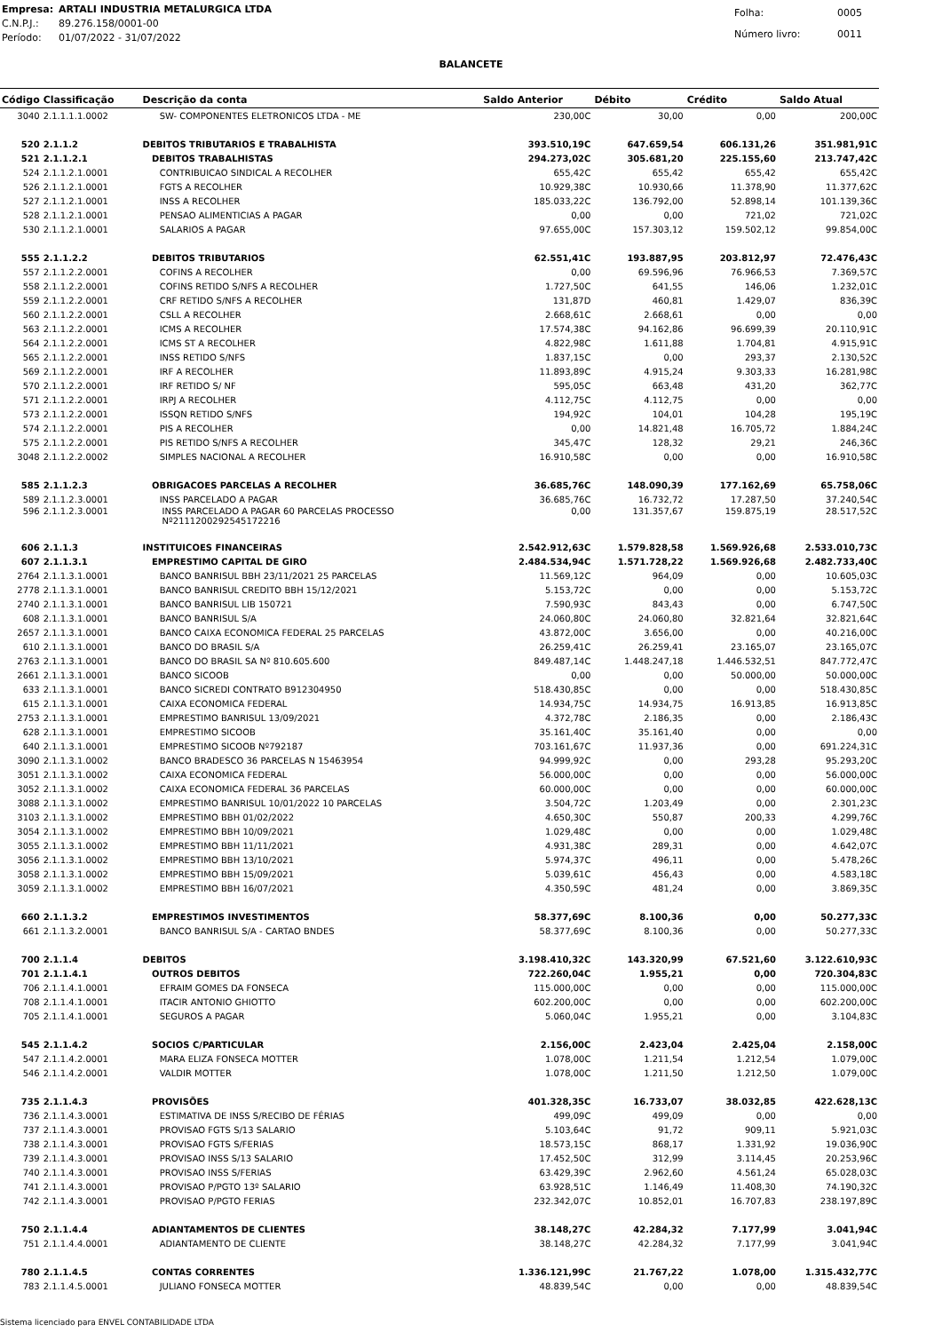| Empresa: | ARTALI INDUSTRIA METALURGICA LTDA |
| C.N.P.J.: | 89.276.158/0001-00 |
| Período: | 01/07/2022 - 31/07/2022 |
| Folha: | 0005 |
| Número livro: | 0011 |
BALANCETE
| Código | Classificação | Descrição da conta | Saldo Anterior | Débito | Crédito | Saldo Atual |
| --- | --- | --- | --- | --- | --- | --- |
| 3040 | 2.1.1.1.1.0002 | SW- COMPONENTES ELETRONICOS LTDA - ME | 230,00C | 30,00 | 0,00 | 200,00C |
| 520 | 2.1.1.2 | DEBITOS TRIBUTARIOS E TRABALHISTA | 393.510,19C | 647.659,54 | 606.131,26 | 351.981,91C |
| 521 | 2.1.1.2.1 | DEBITOS TRABALHISTAS | 294.273,02C | 305.681,20 | 225.155,60 | 213.747,42C |
| 524 | 2.1.1.2.1.0001 | CONTRIBUICAO SINDICAL A RECOLHER | 655,42C | 655,42 | 655,42 | 655,42C |
| 526 | 2.1.1.2.1.0001 | FGTS A RECOLHER | 10.929,38C | 10.930,66 | 11.378,90 | 11.377,62C |
| 527 | 2.1.1.2.1.0001 | INSS A RECOLHER | 185.033,22C | 136.792,00 | 52.898,14 | 101.139,36C |
| 528 | 2.1.1.2.1.0001 | PENSAO ALIMENTICIAS A PAGAR | 0,00 | 0,00 | 721,02 | 721,02C |
| 530 | 2.1.1.2.1.0001 | SALARIOS A PAGAR | 97.655,00C | 157.303,12 | 159.502,12 | 99.854,00C |
| 555 | 2.1.1.2.2 | DEBITOS TRIBUTARIOS | 62.551,41C | 193.887,95 | 203.812,97 | 72.476,43C |
| 557 | 2.1.1.2.2.0001 | COFINS A RECOLHER | 0,00 | 69.596,96 | 76.966,53 | 7.369,57C |
| 558 | 2.1.1.2.2.0001 | COFINS RETIDO S/NFS A RECOLHER | 1.727,50C | 641,55 | 146,06 | 1.232,01C |
| 559 | 2.1.1.2.2.0001 | CRF RETIDO S/NFS A RECOLHER | 131,87D | 460,81 | 1.429,07 | 836,39C |
| 560 | 2.1.1.2.2.0001 | CSLL A RECOLHER | 2.668,61C | 2.668,61 | 0,00 | 0,00 |
| 563 | 2.1.1.2.2.0001 | ICMS A RECOLHER | 17.574,38C | 94.162,86 | 96.699,39 | 20.110,91C |
| 564 | 2.1.1.2.2.0001 | ICMS ST A RECOLHER | 4.822,98C | 1.611,88 | 1.704,81 | 4.915,91C |
| 565 | 2.1.1.2.2.0001 | INSS RETIDO S/NFS | 1.837,15C | 0,00 | 293,37 | 2.130,52C |
| 569 | 2.1.1.2.2.0001 | IRF A RECOLHER | 11.893,89C | 4.915,24 | 9.303,33 | 16.281,98C |
| 570 | 2.1.1.2.2.0001 | IRF RETIDO S/ NF | 595,05C | 663,48 | 431,20 | 362,77C |
| 571 | 2.1.1.2.2.0001 | IRPJ A RECOLHER | 4.112,75C | 4.112,75 | 0,00 | 0,00 |
| 573 | 2.1.1.2.2.0001 | ISSQN RETIDO S/NFS | 194,92C | 104,01 | 104,28 | 195,19C |
| 574 | 2.1.1.2.2.0001 | PIS A RECOLHER | 0,00 | 14.821,48 | 16.705,72 | 1.884,24C |
| 575 | 2.1.1.2.2.0001 | PIS RETIDO S/NFS A RECOLHER | 345,47C | 128,32 | 29,21 | 246,36C |
| 3048 | 2.1.1.2.2.0002 | SIMPLES NACIONAL A RECOLHER | 16.910,58C | 0,00 | 0,00 | 16.910,58C |
| 585 | 2.1.1.2.3 | OBRIGACOES PARCELAS A RECOLHER | 36.685,76C | 148.090,39 | 177.162,69 | 65.758,06C |
| 589 | 2.1.1.2.3.0001 | INSS PARCELADO A PAGAR | 36.685,76C | 16.732,72 | 17.287,50 | 37.240,54C |
| 596 | 2.1.1.2.3.0001 | INSS PARCELADO A PAGAR 60 PARCELAS PROCESSO Nº21112002925451​72216 | 0,00 | 131.357,67 | 159.875,19 | 28.517,52C |
| 606 | 2.1.1.3 | INSTITUICOES FINANCEIRAS | 2.542.912,63C | 1.579.828,58 | 1.569.926,68 | 2.533.010,73C |
| 607 | 2.1.1.3.1 | EMPRESTIMO CAPITAL DE GIRO | 2.484.534,94C | 1.571.728,22 | 1.569.926,68 | 2.482.733,40C |
| 2764 | 2.1.1.3.1.0001 | BANCO BANRISUL BBH 23/11/2021 25 PARCELAS | 11.569,12C | 964,09 | 0,00 | 10.605,03C |
| 2778 | 2.1.1.3.1.0001 | BANCO BANRISUL CREDITO BBH 15/12/2021 | 5.153,72C | 0,00 | 0,00 | 5.153,72C |
| 2740 | 2.1.1.3.1.0001 | BANCO BANRISUL LIB 150721 | 7.590,93C | 843,43 | 0,00 | 6.747,50C |
| 608 | 2.1.1.3.1.0001 | BANCO BANRISUL S/A | 24.060,80C | 24.060,80 | 32.821,64 | 32.821,64C |
| 2657 | 2.1.1.3.1.0001 | BANCO CAIXA ECONOMICA FEDERAL 25 PARCELAS | 43.872,00C | 3.656,00 | 0,00 | 40.216,00C |
| 610 | 2.1.1.3.1.0001 | BANCO DO BRASIL S/A | 26.259,41C | 26.259,41 | 23.165,07 | 23.165,07C |
| 2763 | 2.1.1.3.1.0001 | BANCO DO BRASIL SA Nº 810.605.600 | 849.487,14C | 1.448.247,18 | 1.446.532,51 | 847.772,47C |
| 2661 | 2.1.1.3.1.0001 | BANCO SICOOB | 0,00 | 0,00 | 50.000,00 | 50.000,00C |
| 633 | 2.1.1.3.1.0001 | BANCO SICREDI CONTRATO B912304950 | 518.430,85C | 0,00 | 0,00 | 518.430,85C |
| 615 | 2.1.1.3.1.0001 | CAIXA ECONOMICA FEDERAL | 14.934,75C | 14.934,75 | 16.913,85 | 16.913,85C |
| 2753 | 2.1.1.3.1.0001 | EMPRESTIMO BANRISUL 13/09/2021 | 4.372,78C | 2.186,35 | 0,00 | 2.186,43C |
| 628 | 2.1.1.3.1.0001 | EMPRESTIMO SICOOB | 35.161,40C | 35.161,40 | 0,00 | 0,00 |
| 640 | 2.1.1.3.1.0001 | EMPRESTIMO SICOOB Nº792187 | 703.161,67C | 11.937,36 | 0,00 | 691.224,31C |
| 3090 | 2.1.1.3.1.0002 | BANCO BRADESCO 36 PARCELAS N 15463954 | 94.999,92C | 0,00 | 293,28 | 95.293,20C |
| 3051 | 2.1.1.3.1.0002 | CAIXA ECONOMICA FEDERAL | 56.000,00C | 0,00 | 0,00 | 56.000,00C |
| 3052 | 2.1.1.3.1.0002 | CAIXA ECONOMICA FEDERAL 36 PARCELAS | 60.000,00C | 0,00 | 0,00 | 60.000,00C |
| 3088 | 2.1.1.3.1.0002 | EMPRESTIMO BANRISUL 10/01/2022 10 PARCELAS | 3.504,72C | 1.203,49 | 0,00 | 2.301,23C |
| 3103 | 2.1.1.3.1.0002 | EMPRESTIMO BBH 01/02/2022 | 4.650,30C | 550,87 | 200,33 | 4.299,76C |
| 3054 | 2.1.1.3.1.0002 | EMPRESTIMO BBH 10/09/2021 | 1.029,48C | 0,00 | 0,00 | 1.029,48C |
| 3055 | 2.1.1.3.1.0002 | EMPRESTIMO BBH 11/11/2021 | 4.931,38C | 289,31 | 0,00 | 4.642,07C |
| 3056 | 2.1.1.3.1.0002 | EMPRESTIMO BBH 13/10/2021 | 5.974,37C | 496,11 | 0,00 | 5.478,26C |
| 3058 | 2.1.1.3.1.0002 | EMPRESTIMO BBH 15/09/2021 | 5.039,61C | 456,43 | 0,00 | 4.583,18C |
| 3059 | 2.1.1.3.1.0002 | EMPRESTIMO BBH 16/07/2021 | 4.350,59C | 481,24 | 0,00 | 3.869,35C |
| 660 | 2.1.1.3.2 | EMPRESTIMOS INVESTIMENTOS | 58.377,69C | 8.100,36 | 0,00 | 50.277,33C |
| 661 | 2.1.1.3.2.0001 | BANCO BANRISUL S/A - CARTAO BNDES | 58.377,69C | 8.100,36 | 0,00 | 50.277,33C |
| 700 | 2.1.1.4 | DEBITOS | 3.198.410,32C | 143.320,99 | 67.521,60 | 3.122.610,93C |
| 701 | 2.1.1.4.1 | OUTROS DEBITOS | 722.260,04C | 1.955,21 | 0,00 | 720.304,83C |
| 706 | 2.1.1.4.1.0001 | EFRAIM GOMES DA FONSECA | 115.000,00C | 0,00 | 0,00 | 115.000,00C |
| 708 | 2.1.1.4.1.0001 | ITACIR ANTONIO GHIOTTO | 602.200,00C | 0,00 | 0,00 | 602.200,00C |
| 705 | 2.1.1.4.1.0001 | SEGUROS A PAGAR | 5.060,04C | 1.955,21 | 0,00 | 3.104,83C |
| 545 | 2.1.1.4.2 | SOCIOS C/PARTICULAR | 2.156,00C | 2.423,04 | 2.425,04 | 2.158,00C |
| 547 | 2.1.1.4.2.0001 | MARA ELIZA FONSECA MOTTER | 1.078,00C | 1.211,54 | 1.212,54 | 1.079,00C |
| 546 | 2.1.1.4.2.0001 | VALDIR MOTTER | 1.078,00C | 1.211,50 | 1.212,50 | 1.079,00C |
| 735 | 2.1.1.4.3 | PROVISÕES | 401.328,35C | 16.733,07 | 38.032,85 | 422.628,13C |
| 736 | 2.1.1.4.3.0001 | ESTIMATIVA DE INSS S/RECIBO DE FÉRIAS | 499,09C | 499,09 | 0,00 | 0,00 |
| 737 | 2.1.1.4.3.0001 | PROVISAO FGTS S/13 SALARIO | 5.103,64C | 91,72 | 909,11 | 5.921,03C |
| 738 | 2.1.1.4.3.0001 | PROVISAO FGTS S/FERIAS | 18.573,15C | 868,17 | 1.331,92 | 19.036,90C |
| 739 | 2.1.1.4.3.0001 | PROVISAO INSS S/13 SALARIO | 17.452,50C | 312,99 | 3.114,45 | 20.253,96C |
| 740 | 2.1.1.4.3.0001 | PROVISAO INSS S/FERIAS | 63.429,39C | 2.962,60 | 4.561,24 | 65.028,03C |
| 741 | 2.1.1.4.3.0001 | PROVISAO P/PGTO 13º SALARIO | 63.928,51C | 1.146,49 | 11.408,30 | 74.190,32C |
| 742 | 2.1.1.4.3.0001 | PROVISAO P/PGTO FERIAS | 232.342,07C | 10.852,01 | 16.707,83 | 238.197,89C |
| 750 | 2.1.1.4.4 | ADIANTAMENTOS DE CLIENTES | 38.148,27C | 42.284,32 | 7.177,99 | 3.041,94C |
| 751 | 2.1.1.4.4.0001 | ADIANTAMENTO DE CLIENTE | 38.148,27C | 42.284,32 | 7.177,99 | 3.041,94C |
| 780 | 2.1.1.4.5 | CONTAS CORRENTES | 1.336.121,99C | 21.767,22 | 1.078,00 | 1.315.432,77C |
| 783 | 2.1.1.4.5.0001 | JULIANO FONSECA MOTTER | 48.839,54C | 0,00 | 0,00 | 48.839,54C |
Sistema licenciado para ENVEL CONTABILIDADE LTDA